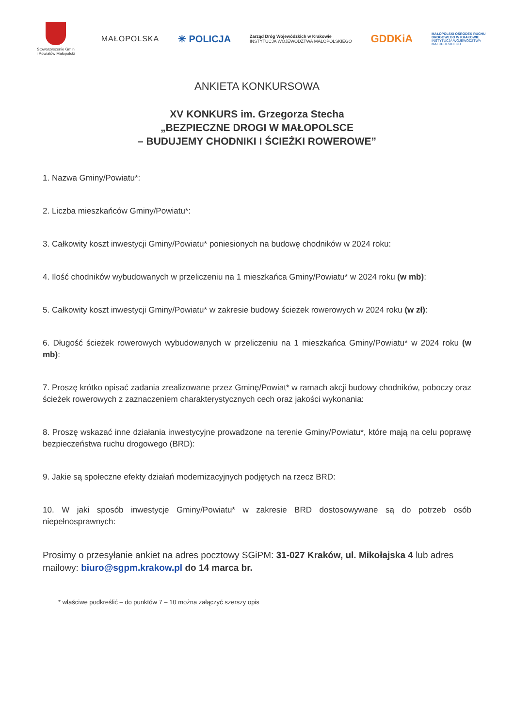Stowarzyszenie Gmin
i Powiatów Małopolski
MAŁOPOLSKA
✳ POLICJA
Zarząd Dróg Wojewódzkich w Krakowie
INSTYTUCJA WOJEWÓDZTWA MAŁOPOLSKIEGO
GDDKiA
MAŁOPOLSKI OŚRODEK RUCHU DROGOWEGO W KRAKOWIE
INSTYTUCJA WOJEWÓDZTWA MAŁOPOLSKIEGO
ANKIETA KONKURSOWA
XV KONKURS im. Grzegorza Stecha
„BEZPIECZNE DROGI W MAŁOPOLSCE
– BUDUJEMY CHODNIKI I ŚCIEŻKI ROWEROWE”
1. Nazwa Gminy/Powiatu*:
2. Liczba mieszkańców Gminy/Powiatu*:
3. Całkowity koszt inwestycji Gminy/Powiatu* poniesionych na budowę chodników w 2024 roku:
4. Ilość chodników wybudowanych w przeliczeniu na 1 mieszkańca Gminy/Powiatu* w 2024 roku (w mb):
5. Całkowity koszt inwestycji Gminy/Powiatu* w zakresie budowy ścieżek rowerowych w 2024 roku (w zł):
6. Długość ścieżek rowerowych wybudowanych w przeliczeniu na 1 mieszkańca Gminy/Powiatu* w 2024 roku (w mb):
7. Proszę krótko opisać zadania zrealizowane przez Gminę/Powiat* w ramach akcji budowy chodników, poboczy oraz ścieżek rowerowych z zaznaczeniem charakterystycznych cech oraz jakości wykonania:
8. Proszę wskazać inne działania inwestycyjne prowadzone na terenie Gminy/Powiatu*, które mają na celu poprawę bezpieczeństwa ruchu drogowego (BRD):
9. Jakie są społeczne efekty działań modernizacyjnych podjętych na rzecz BRD:
10. W jaki sposób inwestycje Gminy/Powiatu* w zakresie BRD dostosowywane są do potrzeb osób niepełnosprawnych:
Prosimy o przesyłanie ankiet na adres pocztowy SGiPM: 31-027 Kraków, ul. Mikołajska 4 lub adres mailowy: biuro@sgpm.krakow.pl do 14 marca br.
* właściwe podkreślić – do punktów 7 – 10 można załączyć szerszy opis